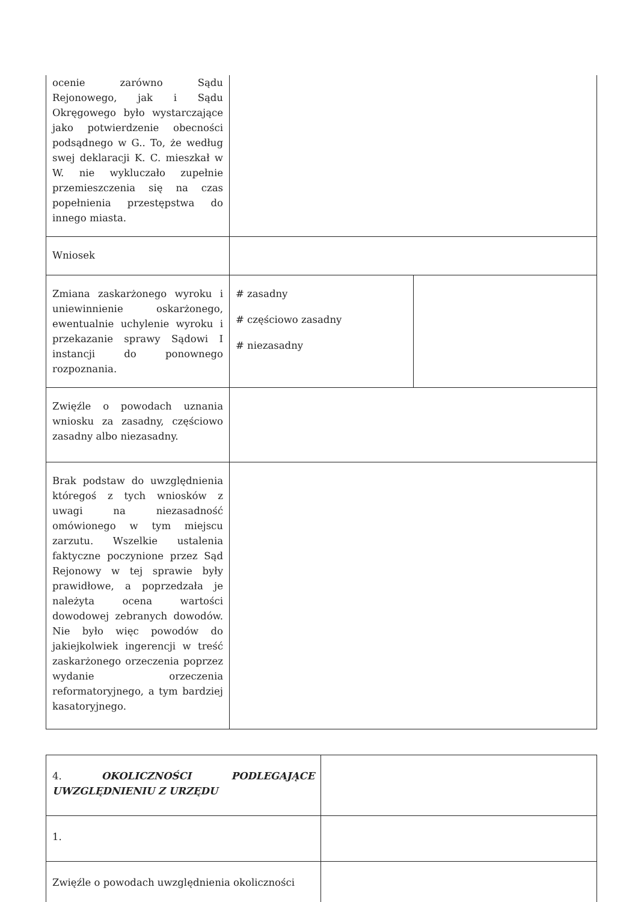| ocenie zarówno Sądu Rejonowego, jak i Sądu Okręgowego było wystarczające jako potwierdzenie obecności podsądnego w G.. To, że według swej deklaracji K. C. mieszkał w W. nie wykluczało zupełnie przemieszczenia się na czas popełnienia przestępstwa do innego miasta. | | |
| Wniosek | | |
| Zmiana zaskarżonego wyroku i uniewinnienie oskarżonego, ewentualnie uchylenie wyroku i przekazanie sprawy Sądowi I instancji do ponownego rozpoznania. | # zasadny # częściowo zasadny # niezasadny | |
| Zwięźle o powodach uznania wniosku za zasadny, częściowo zasadny albo niezasadny. | | |
| Brak podstaw do uwzględnienia któregoś z tych wniosków z uwagi na niezasadność omówionego w tym miejscu zarzutu. Wszelkie ustalenia faktyczne poczynione przez Sąd Rejonowy w tej sprawie były prawidłowe, a poprzedzała je należyta ocena wartości dowodowej zebranych dowodów. Nie było więc powodów do jakiejkolwiek ingerencji w treść zaskarżonego orzeczenia poprzez wydanie orzeczenia reformatoryjnego, a tym bardziej kasatoryjnego. | | |
| 4. OKOLICZNOŚCI PODLEGAJĄCE UWZGLĘDNIENIU Z URZĘDU | |
| 1. | |
| Zwięźle o powodach uwzględnienia okoliczności | |